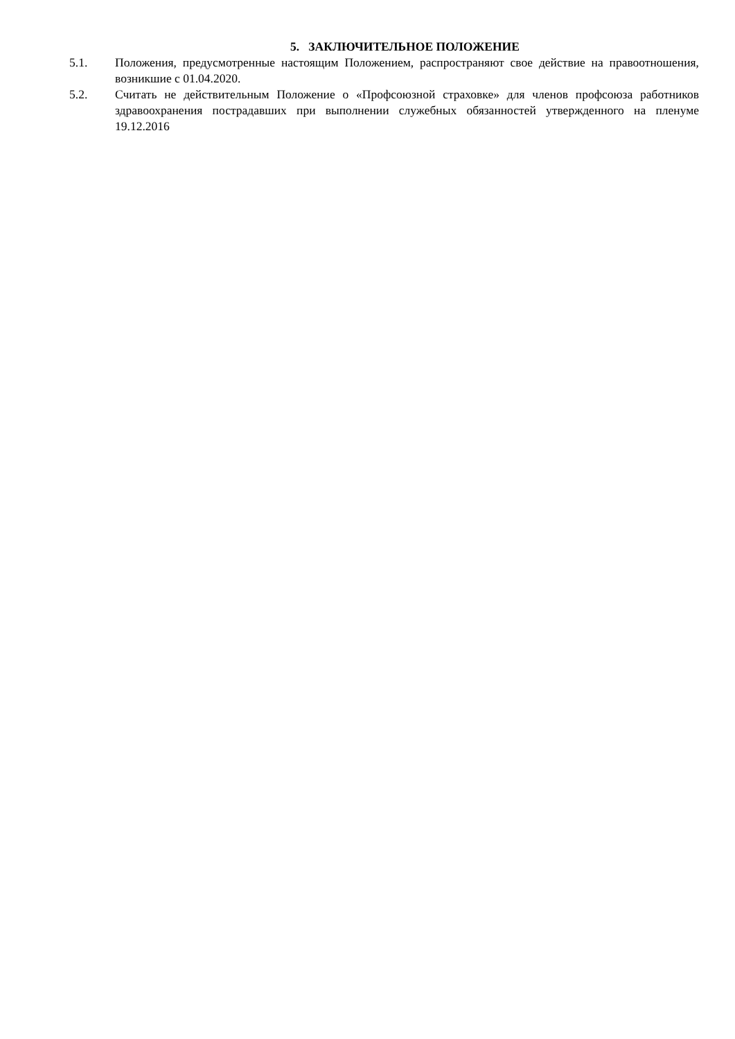5. ЗАКЛЮЧИТЕЛЬНОЕ ПОЛОЖЕНИЕ
5.1. Положения, предусмотренные настоящим Положением, распространяют свое действие на правоотношения, возникшие с 01.04.2020.
5.2. Считать не действительным Положение о «Профсоюзной страховке» для членов профсоюза работников здравоохранения пострадавших при выполнении служебных обязанностей утвержденного на пленуме 19.12.2016